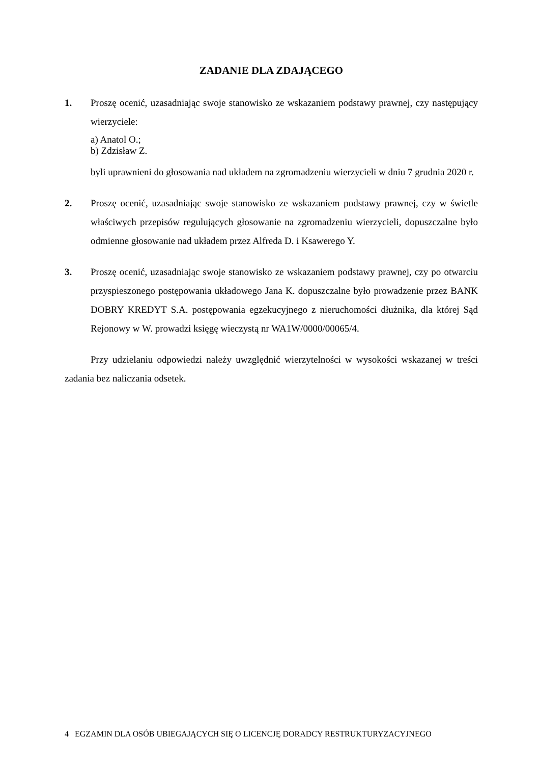ZADANIE DLA ZDAJĄCEGO
1. Proszę ocenić, uzasadniając swoje stanowisko ze wskazaniem podstawy prawnej, czy następujący wierzyciele:
a) Anatol O.;
b) Zdzisław Z.
byli uprawnieni do głosowania nad układem na zgromadzeniu wierzycieli w dniu 7 grudnia 2020 r.
2. Proszę ocenić, uzasadniając swoje stanowisko ze wskazaniem podstawy prawnej, czy w świetle właściwych przepisów regulujących głosowanie na zgromadzeniu wierzycieli, dopuszczalne było odmienne głosowanie nad układem przez Alfreda D. i Ksawerego Y.
3. Proszę ocenić, uzasadniając swoje stanowisko ze wskazaniem podstawy prawnej, czy po otwarciu przyspieszonego postępowania układowego Jana K. dopuszczalne było prowadzenie przez BANK DOBRY KREDYT S.A. postępowania egzekucyjnego z nieruchomości dłużnika, dla której Sąd Rejonowy w W. prowadzi księgę wieczystą nr WA1W/0000/00065/4.
Przy udzielaniu odpowiedzi należy uwzględnić wierzytelności w wysokości wskazanej w treści zadania bez naliczania odsetek.
4 EGZAMIN DLA OSÓB UBIEGAJĄCYCH SIĘ O LICENCJĘ DORADCY RESTRUKTURYZACYJNEGO